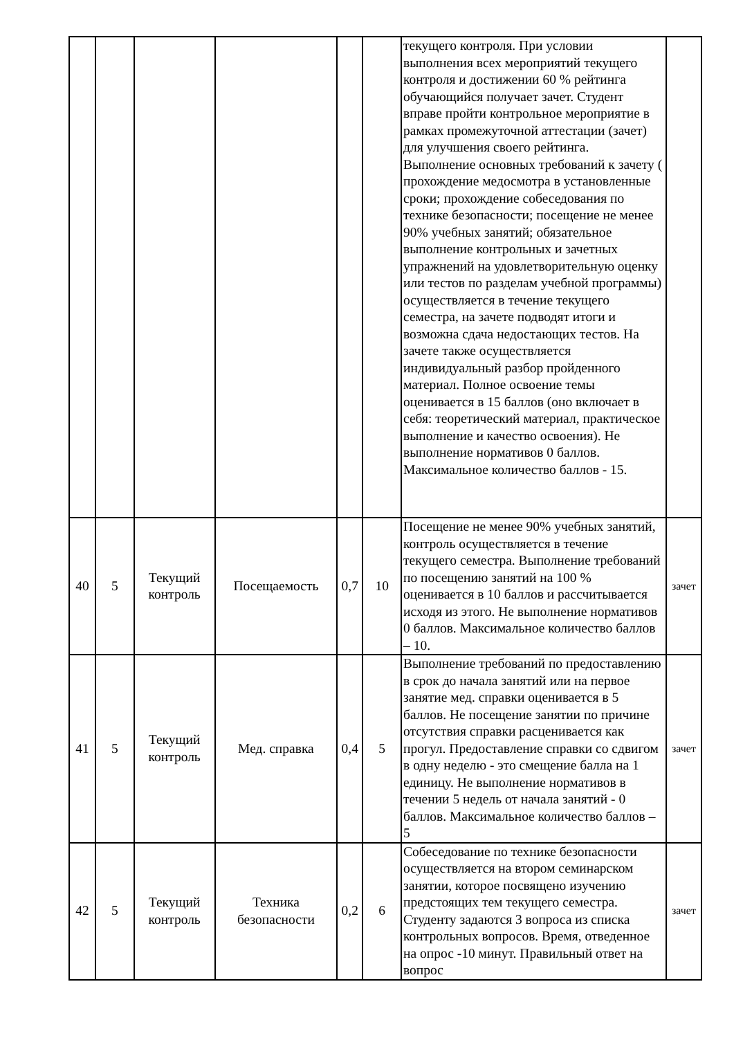| | | | | | | текущего контроля. При условии выполнения всех мероприятий текущего контроля и достижении 60 % рейтинга обучающийся получает зачет. Студент вправе пройти контрольное мероприятие в рамках промежуточной аттестации (зачет) для улучшения своего рейтинга. Выполнение основных требований к зачету ( прохождение медосмотра в установленные сроки; прохождение собеседования по технике безопасности; посещение не менее 90% учебных занятий; обязательное выполнение контрольных и зачетных упражнений на удовлетворительную оценку или тестов по разделам учебной программы) осуществляется в течение текущего семестра, на зачете подводят итоги и возможна сдача недостающих тестов. На зачете также осуществляется индивидуальный разбор пройденного материал. Полное освоение темы оценивается в 15 баллов (оно включает в себя: теоретический материал, практическое выполнение и качество освоения). Не выполнение нормативов 0 баллов. Максимальное количество баллов - 15. | |
| 40 | 5 | Текущий контроль | Посещаемость | 0,7 | 10 | Посещение не менее 90% учебных занятий, контроль осуществляется в течение текущего семестра. Выполнение требований по посещению занятий на 100 % оценивается в 10 баллов и рассчитывается исходя из этого. Не выполнение нормативов 0 баллов. Максимальное количество баллов – 10. | зачет |
| 41 | 5 | Текущий контроль | Мед. справка | 0,4 | 5 | Выполнение требований по предоставлению в срок до начала занятий или на первое занятие мед. справки оценивается в 5 баллов. Не посещение занятии по причине отсутствия справки расценивается как прогул. Предоставление справки со сдвигом в одну неделю - это смещение балла на 1 единицу. Не выполнение нормативов в течении 5 недель от начала занятий - 0 баллов. Максимальное количество баллов – 5 | зачет |
| 42 | 5 | Текущий контроль | Техника безопасности | 0,2 | 6 | Собеседование по технике безопасности осуществляется на втором семинарском занятии, которое посвящено изучению предстоящих тем текущего семестра. Студенту задаются 3 вопроса из списка контрольных вопросов. Время, отведенное на опрос -10 минут. Правильный ответ на вопрос | зачет |